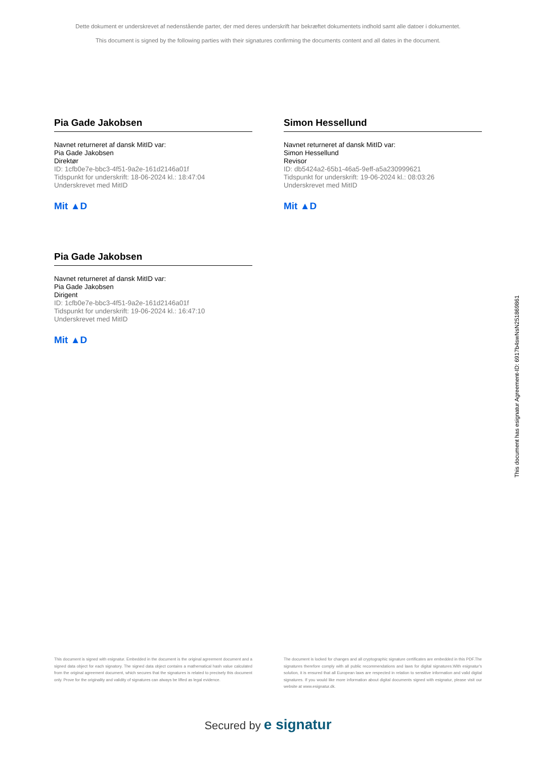Dette dokument er underskrevet af nedenstående parter, der med deres underskrift har bekræftet dokumentets indhold samt alle datoer i dokumentet.
This document is signed by the following parties with their signatures confirming the documents content and all dates in the document.
Pia Gade Jakobsen
Navnet returneret af dansk MitID var:
Pia Gade Jakobsen
Direktør
ID: 1cfb0e7e-bbc3-4f51-9a2e-161d2146a01f
Tidspunkt for underskrift: 18-06-2024 kl.: 18:47:04
Underskrevet med MitID
Mit ▲D
Simon Hessellund
Navnet returneret af dansk MitID var:
Simon Hessellund
Revisor
ID: db5424a2-65b1-46a5-9eff-a5a230999621
Tidspunkt for underskrift: 19-06-2024 kl.: 08:03:26
Underskrevet med MitID
Mit ▲D
Pia Gade Jakobsen
Navnet returneret af dansk MitID var:
Pia Gade Jakobsen
Dirigent
ID: 1cfb0e7e-bbc3-4f51-9a2e-161d2146a01f
Tidspunkt for underskrift: 19-06-2024 kl.: 16:47:10
Underskrevet med MitID
Mit ▲D
This document has esignatur Agreement-ID: 6917b4swNsN251869861
This document is signed with esignatur. Embedded in the document is the original agreement document and a signed data object for each signatory. The signed data object contains a mathematical hash value calculated from the original agreement document, which secures that the signatures is related to precisely this document only. Prove for the originality and validity of signatures can always be lifted as legal evidence.
The document is locked for changes and all cryptographic signature certificates are embedded in this PDF.The signatures therefore comply with all public recommendations and laws for digital signatures.With esignatur's solution, it is ensured that all European laws are respected in relation to sensitive information and valid digital signatures. If you would like more information about digital documents signed with esignatur, please visit our website at www.esignatur.dk.
Secured by e signatur